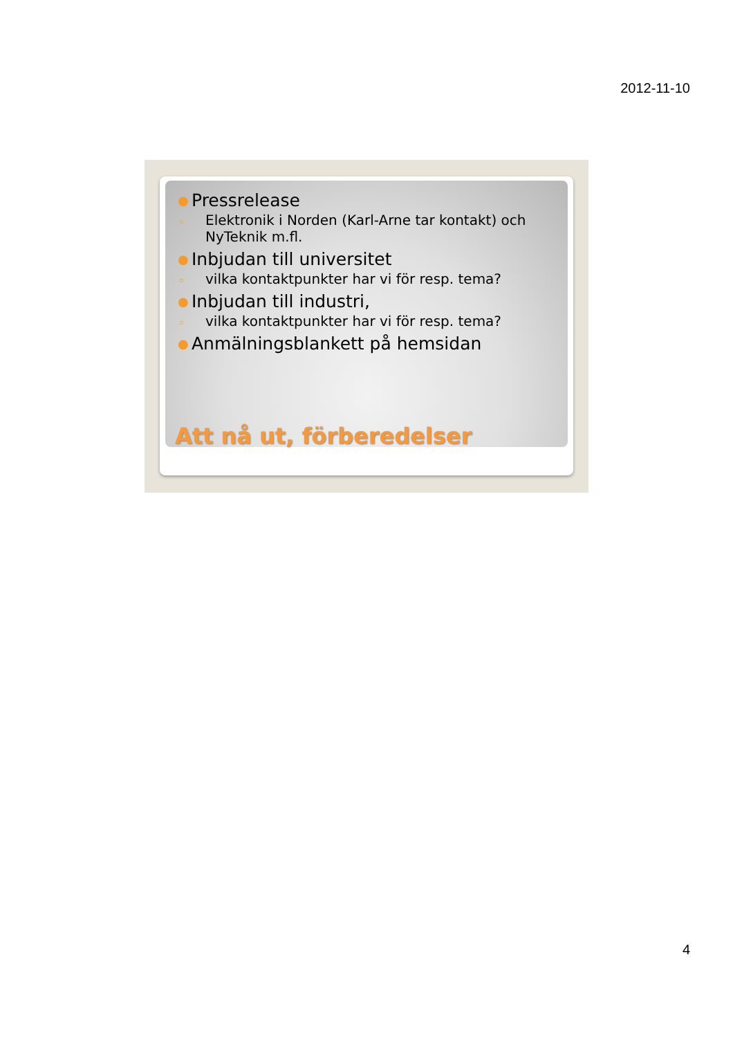2012-11-10
● Pressrelease
◦ Elektronik i Norden (Karl-Arne tar kontakt) och NyTeknik m.fl.
● Inbjudan till universitet
◦ vilka kontaktpunkter har vi för resp. tema?
● Inbjudan till industri,
◦ vilka kontaktpunkter har vi för resp. tema?
● Anmälningsblankett på hemsidan
Att nå ut, förberedelser
4